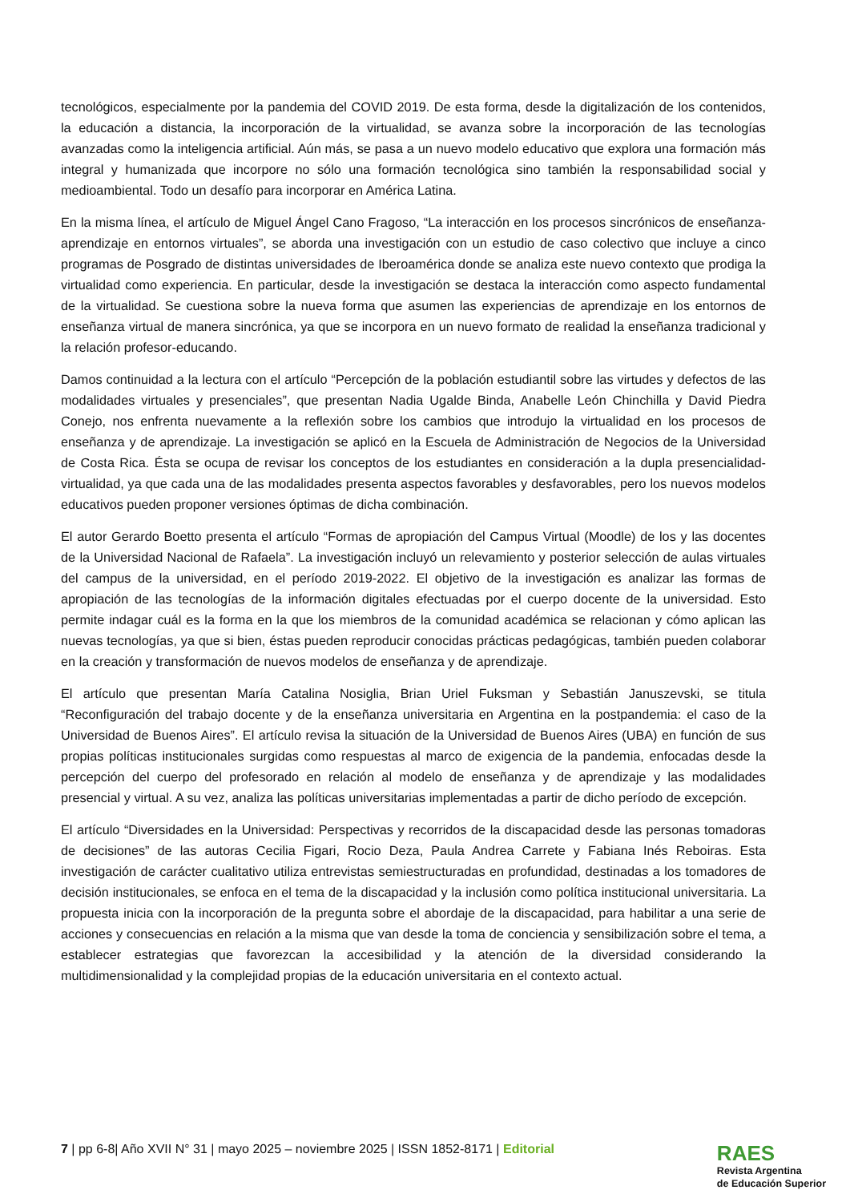tecnológicos, especialmente por la pandemia del COVID 2019. De esta forma, desde la digitalización de los contenidos, la educación a distancia, la incorporación de la virtualidad, se avanza sobre la incorporación de las tecnologías avanzadas como la inteligencia artificial. Aún más, se pasa a un nuevo modelo educativo que explora una formación más integral y humanizada que incorpore no sólo una formación tecnológica sino también la responsabilidad social y medioambiental. Todo un desafío para incorporar en América Latina.
En la misma línea, el artículo de Miguel Ángel Cano Fragoso, “La interacción en los procesos sincrónicos de enseñanza-aprendizaje en entornos virtuales”, se aborda una investigación con un estudio de caso colectivo que incluye a cinco programas de Posgrado de distintas universidades de Iberoamérica donde se analiza este nuevo contexto que prodiga la virtualidad como experiencia. En particular, desde la investigación se destaca la interacción como aspecto fundamental de la virtualidad. Se cuestiona sobre la nueva forma que asumen las experiencias de aprendizaje en los entornos de enseñanza virtual de manera sincrónica, ya que se incorpora en un nuevo formato de realidad la enseñanza tradicional y la relación profesor-educando.
Damos continuidad a la lectura con el artículo “Percepción de la población estudiantil sobre las virtudes y defectos de las modalidades virtuales y presenciales”, que presentan Nadia Ugalde Binda, Anabelle León Chinchilla y David Piedra Conejo, nos enfrenta nuevamente a la reflexión sobre los cambios que introdujo la virtualidad en los procesos de enseñanza y de aprendizaje. La investigación se aplicó en la Escuela de Administración de Negocios de la Universidad de Costa Rica. Ésta se ocupa de revisar los conceptos de los estudiantes en consideración a la dupla presencialidad-virtualidad, ya que cada una de las modalidades presenta aspectos favorables y desfavorables, pero los nuevos modelos educativos pueden proponer versiones óptimas de dicha combinación.
El autor Gerardo Boetto presenta el artículo “Formas de apropiación del Campus Virtual (Moodle) de los y las docentes de la Universidad Nacional de Rafaela”. La investigación incluyó un relevamiento y posterior selección de aulas virtuales del campus de la universidad, en el período 2019-2022. El objetivo de la investigación es analizar las formas de apropiación de las tecnologías de la información digitales efectuadas por el cuerpo docente de la universidad. Esto permite indagar cuál es la forma en la que los miembros de la comunidad académica se relacionan y cómo aplican las nuevas tecnologías, ya que si bien, éstas pueden reproducir conocidas prácticas pedagógicas, también pueden colaborar en la creación y transformación de nuevos modelos de enseñanza y de aprendizaje.
El artículo que presentan María Catalina Nosiglia, Brian Uriel Fuksman y Sebastián Januszevski, se titula “Reconfiguración del trabajo docente y de la enseñanza universitaria en Argentina en la postpandemia: el caso de la Universidad de Buenos Aires”. El artículo revisa la situación de la Universidad de Buenos Aires (UBA) en función de sus propias políticas institucionales surgidas como respuestas al marco de exigencia de la pandemia, enfocadas desde la percepción del cuerpo del profesorado en relación al modelo de enseñanza y de aprendizaje y las modalidades presencial y virtual. A su vez, analiza las políticas universitarias implementadas a partir de dicho período de excepción.
El artículo “Diversidades en la Universidad: Perspectivas y recorridos de la discapacidad desde las personas tomadoras de decisiones” de las autoras Cecilia Figari, Rocio Deza, Paula Andrea Carrete y Fabiana Inés Reboiras. Esta investigación de carácter cualitativo utiliza entrevistas semiestructuradas en profundidad, destinadas a los tomadores de decisión institucionales, se enfoca en el tema de la discapacidad y la inclusión como política institucional universitaria. La propuesta inicia con la incorporación de la pregunta sobre el abordaje de la discapacidad, para habilitar a una serie de acciones y consecuencias en relación a la misma que van desde la toma de conciencia y sensibilización sobre el tema, a establecer estrategias que favorezcan la accesibilidad y la atención de la diversidad considerando la multidimensionalidad y la complejidad propias de la educación universitaria en el contexto actual.
7 | pp 6-8| Año XVII N° 31 | mayo 2025 – noviembre 2025 | ISSN 1852-8171 | Editorial
RAES
Revista Argentina
de Educación Superior